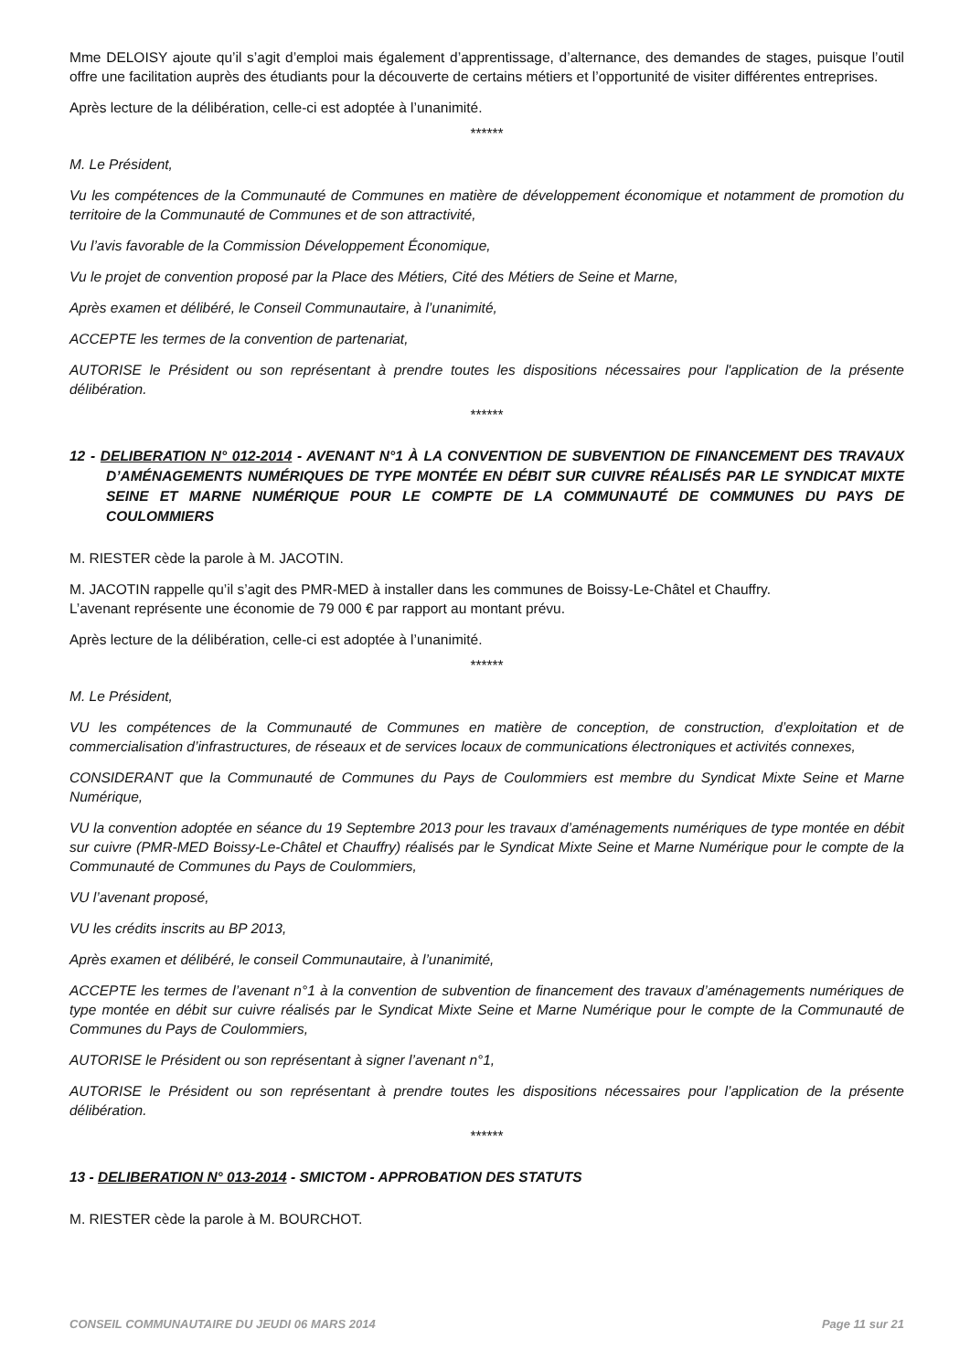Mme DELOISY ajoute qu’il s’agit d’emploi mais également d’apprentissage, d’alternance, des demandes de stages, puisque l’outil offre une facilitation auprès des étudiants pour la découverte de certains métiers et l’opportunité de visiter différentes entreprises.
Après lecture de la délibération, celle-ci est adoptée à l’unanimité.
******
M. Le Président,
Vu les compétences de la Communauté de Communes en matière de développement économique et notamment de promotion du territoire de la Communauté de Communes et de son attractivité,
Vu l’avis favorable de la Commission Développement Économique,
Vu le projet de convention proposé par la Place des Métiers, Cité des Métiers de Seine et Marne,
Après examen et délibéré, le Conseil Communautaire, à l’unanimité,
ACCEPTE les termes de la convention de partenariat,
AUTORISE le Président ou son représentant à prendre toutes les dispositions nécessaires pour l'application de la présente délibération.
******
12 - DELIBERATION N° 012-2014 - AVENANT N°1 À LA CONVENTION DE SUBVENTION DE FINANCEMENT DES TRAVAUX D’AMÉNAGEMENTS NUMÉRIQUES DE TYPE MONTÉE EN DÉBIT SUR CUIVRE RÉALISÉS PAR LE SYNDICAT MIXTE SEINE ET MARNE NUMÉRIQUE POUR LE COMPTE DE LA COMMUNAUTÉ DE COMMUNES DU PAYS DE COULOMMIERS
M. RIESTER cède la parole à M. JACOTIN.
M. JACOTIN rappelle qu’il s’agit des PMR-MED à installer dans les communes de Boissy-Le-Châtel et Chauffry.
L’avenant représente une économie de 79 000 € par rapport au montant prévu.
Après lecture de la délibération, celle-ci est adoptée à l’unanimité.
******
M. Le Président,
VU les compétences de la Communauté de Communes en matière de conception, de construction, d’exploitation et de commercialisation d’infrastructures, de réseaux et de services locaux de communications électroniques et activités connexes,
CONSIDERANT que la Communauté de Communes du Pays de Coulommiers est membre du Syndicat Mixte Seine et Marne Numérique,
VU la convention adoptée en séance du 19 Septembre 2013 pour les travaux d’aménagements numériques de type montée en débit sur cuivre (PMR-MED Boissy-Le-Châtel et Chauffry) réalisés par le Syndicat Mixte Seine et Marne Numérique pour le compte de la Communauté de Communes du Pays de Coulommiers,
VU l’avenant proposé,
VU les crédits inscrits au BP 2013,
Après examen et délibéré, le conseil Communautaire, à l’unanimité,
ACCEPTE les termes de l’avenant n°1 à la convention de subvention de financement des travaux d’aménagements numériques de type montée en débit sur cuivre réalisés par le Syndicat Mixte Seine et Marne Numérique pour le compte de la Communauté de Communes du Pays de Coulommiers,
AUTORISE le Président ou son représentant à signer l’avenant n°1,
AUTORISE le Président ou son représentant à prendre toutes les dispositions nécessaires pour l’application de la présente délibération.
******
13 - DELIBERATION N° 013-2014 - SMICTOM - APPROBATION DES STATUTS
M. RIESTER cède la parole à M. BOURCHOT.
CONSEIL COMMUNAUTAIRE DU JEUDI 06 MARS 2014 Page 11 sur 21